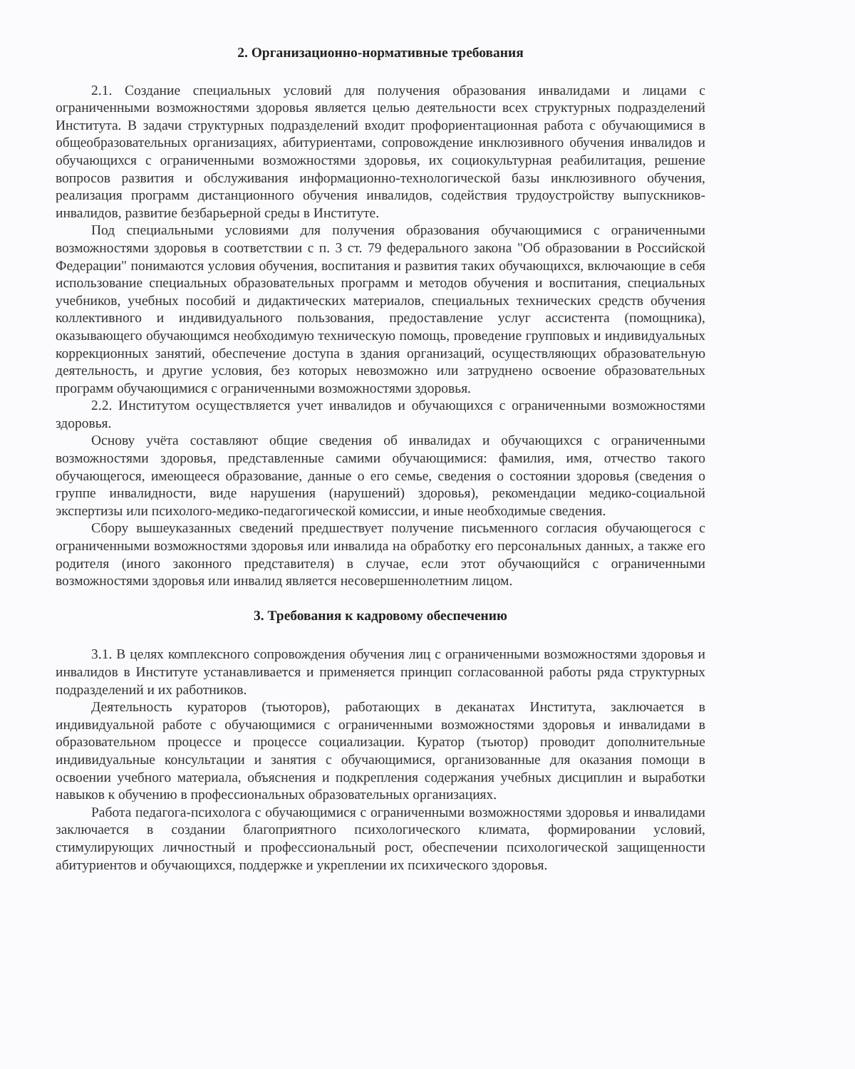2. Организационно-нормативные требования
2.1. Создание специальных условий для получения образования инвалидами и лицами с ограниченными возможностями здоровья является целью деятельности всех структурных подразделений Института. В задачи структурных подразделений входит профориентационная работа с обучающимися в общеобразовательных организациях, абитуриентами, сопровождение инклюзивного обучения инвалидов и обучающихся с ограниченными возможностями здоровья, их социокультурная реабилитация, решение вопросов развития и обслуживания информационно-технологической базы инклюзивного обучения, реализация программ дистанционного обучения инвалидов, содействия трудоустройству выпускников-инвалидов, развитие безбарьерной среды в Институте.
Под специальными условиями для получения образования обучающимися с ограниченными возможностями здоровья в соответствии с п. 3 ст. 79 федерального закона "Об образовании в Российской Федерации" понимаются условия обучения, воспитания и развития таких обучающихся, включающие в себя использование специальных образовательных программ и методов обучения и воспитания, специальных учебников, учебных пособий и дидактических материалов, специальных технических средств обучения коллективного и индивидуального пользования, предоставление услуг ассистента (помощника), оказывающего обучающимся необходимую техническую помощь, проведение групповых и индивидуальных коррекционных занятий, обеспечение доступа в здания организаций, осуществляющих образовательную деятельность, и другие условия, без которых невозможно или затруднено освоение образовательных программ обучающимися с ограниченными возможностями здоровья.
2.2. Институтом осуществляется учет инвалидов и обучающихся с ограниченными возможностями здоровья.
Основу учёта составляют общие сведения об инвалидах и обучающихся с ограниченными возможностями здоровья, представленные самими обучающимися: фамилия, имя, отчество такого обучающегося, имеющееся образование, данные о его семье, сведения о состоянии здоровья (сведения о группе инвалидности, виде нарушения (нарушений) здоровья), рекомендации медико-социальной экспертизы или психолого-медико-педагогической комиссии, и иные необходимые сведения.
Сбору вышеуказанных сведений предшествует получение письменного согласия обучающегося с ограниченными возможностями здоровья или инвалида на обработку его персональных данных, а также его родителя (иного законного представителя) в случае, если этот обучающийся с ограниченными возможностями здоровья или инвалид является несовершеннолетним лицом.
3. Требования к кадровому обеспечению
3.1. В целях комплексного сопровождения обучения лиц с ограниченными возможностями здоровья и инвалидов в Институте устанавливается и применяется принцип согласованной работы ряда структурных подразделений и их работников.
Деятельность кураторов (тьюторов), работающих в деканатах Института, заключается в индивидуальной работе с обучающимися с ограниченными возможностями здоровья и инвалидами в образовательном процессе и процессе социализации. Куратор (тьютор) проводит дополнительные индивидуальные консультации и занятия с обучающимися, организованные для оказания помощи в освоении учебного материала, объяснения и подкрепления содержания учебных дисциплин и выработки навыков к обучению в профессиональных образовательных организациях.
Работа педагога-психолога с обучающимися с ограниченными возможностями здоровья и инвалидами заключается в создании благоприятного психологического климата, формировании условий, стимулирующих личностный и профессиональный рост, обеспечении психологической защищенности абитуриентов и обучающихся, поддержке и укреплении их психического здоровья.